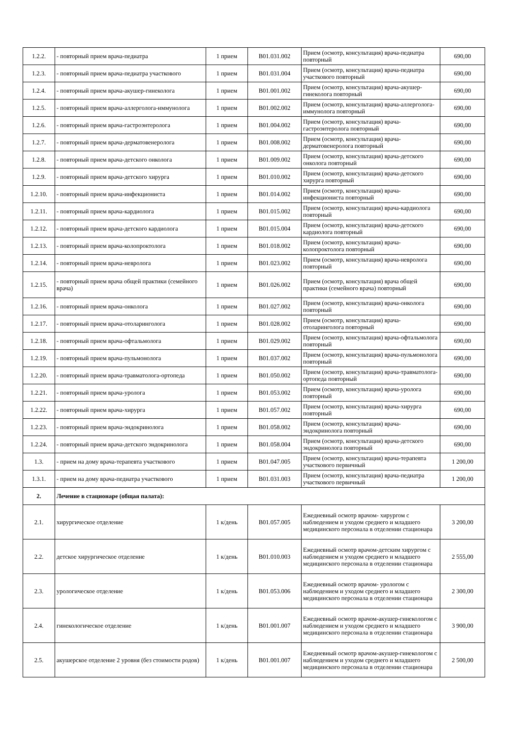| 1.2.2. | - повторный прием врача-педиатра | 1 прием | B01.031.002 | Прием (осмотр, консультация) врача-педиатра повторный | 690,00 |
| 1.2.3. | - повторный прием врача-педиатра участкового | 1 прием | B01.031.004 | Прием (осмотр, консультация) врача-педиатра участкового повторный | 690,00 |
| 1.2.4. | - повторный прием врача-акушер-гинеколога | 1 прием | B01.001.002 | Прием (осмотр, консультация) врача-акушер-гинеколога повторный | 690,00 |
| 1.2.5. | - повторный прием врача-аллерголога-иммунолога | 1 прием | B01.002.002 | Прием (осмотр, консультация) врача-аллерголога-иммунолога повторный | 690,00 |
| 1.2.6. | - повторный прием врача-гастроэнтеролога | 1 прием | B01.004.002 | Прием (осмотр, консультация) врача-гастроэнтеролога повторный | 690,00 |
| 1.2.7. | - повторный прием врача-дерматовенеролога | 1 прием | B01.008.002 | Прием (осмотр, консультация) врача-дерматовенеролога повторный | 690,00 |
| 1.2.8. | - повторный прием врача-детского онколога | 1 прием | B01.009.002 | Прием (осмотр, консультация) врача-детского онколога повторный | 690,00 |
| 1.2.9. | - повторный прием врача-детского хирурга | 1 прием | B01.010.002 | Прием (осмотр, консультация) врача-детского хирурга повторный | 690,00 |
| 1.2.10. | - повторный прием врача-инфекциониста | 1 прием | B01.014.002 | Прием (осмотр, консультация) врача-инфекциониста повторный | 690,00 |
| 1.2.11. | - повторный прием врача-кардиолога | 1 прием | B01.015.002 | Прием (осмотр, консультация) врача-кардиолога повторный | 690,00 |
| 1.2.12. | - повторный прием врача-детского кардиолога | 1 прием | B01.015.004 | Прием (осмотр, консультация) врача-детского кардиолога повторный | 690,00 |
| 1.2.13. | - повторный прием врача-колопроктолога | 1 прием | B01.018.002 | Прием (осмотр, консультация) врача-колопроктолога повторный | 690,00 |
| 1.2.14. | - повторный прием врача-невролога | 1 прием | B01.023.002 | Прием (осмотр, консультация) врача-невролога повторный | 690,00 |
| 1.2.15. | - повторный прием врача общей практики (семейного врача) | 1 прием | B01.026.002 | Прием (осмотр, консультация) врача общей практики (семейного врача) повторный | 690,00 |
| 1.2.16. | - повторный прием врача-онколога | 1 прием | B01.027.002 | Прием (осмотр, консультация) врача-онколога повторный | 690,00 |
| 1.2.17. | - повторный прием врача-отоларинголога | 1 прием | B01.028.002 | Прием (осмотр, консультация) врача-отоларинголога повторный | 690,00 |
| 1.2.18. | - повторный прием врача-офтальмолога | 1 прием | B01.029.002 | Прием (осмотр, консультация) врача-офтальмолога повторный | 690,00 |
| 1.2.19. | - повторный прием врача-пульмонолога | 1 прием | B01.037.002 | Прием (осмотр, консультация) врача-пульмонолога повторный | 690,00 |
| 1.2.20. | - повторный прием врача-травматолога-ортопеда | 1 прием | B01.050.002 | Прием (осмотр, консультация) врача-травматолога-ортопеда повторный | 690,00 |
| 1.2.21. | - повторный прием врача-уролога | 1 прием | B01.053.002 | Прием (осмотр, консультация) врача-уролога повторный | 690,00 |
| 1.2.22. | - повторный прием врача-хирурга | 1 прием | B01.057.002 | Прием (осмотр, консультация) врача-хирурга повторный | 690,00 |
| 1.2.23. | - повторный прием врача-эндокринолога | 1 прием | B01.058.002 | Прием (осмотр, консультация) врача-эндокринолога повторный | 690,00 |
| 1.2.24. | - повторный прием врача-детского эндокринолога | 1 прием | B01.058.004 | Прием (осмотр, консультация) врача-детского эндокринолога повторный | 690,00 |
| 1.3. | - прием на дому врача-терапевта участкового | 1 прием | B01.047.005 | Прием (осмотр, консультация) врача-терапевта участкового первичный | 1 200,00 |
| 1.3.1. | - прием на дому врача-педиатра участкового | 1 прием | B01.031.003 | Прием (осмотр, консультация) врача-педиатра участкового первичный | 1 200,00 |
| 2. | Лечение в стационаре (общая палата): | | | | |
| 2.1. | хирургическое отделение | 1 к/день | B01.057.005 | Ежедневный осмотр врачом- хирургом с наблюдением и уходом среднего и младшего медицинского персонала в отделении стационара | 3 200,00 |
| 2.2. | детское хирургическое отделение | 1 к/день | B01.010.003 | Ежедневный осмотр врачом-детским хирургом с наблюдением и уходом среднего и младшего медицинского персонала в отделении стационара | 2 555,00 |
| 2.3. | урологическое отделение | 1 к/день | B01.053.006 | Ежедневный осмотр врачом- урологом с наблюдением и уходом среднего и младшего медицинского персонала в отделении стационара | 2 300,00 |
| 2.4. | гинекологическое отделение | 1 к/день | B01.001.007 | Ежедневный осмотр врачом-акушер-гинекологом с наблюдением и уходом среднего и младшего медицинского персонала в отделении стационара | 3 900,00 |
| 2.5. | акушерское отделение 2 уровня (без стоимости родов) | 1 к/день | B01.001.007 | Ежедневный осмотр врачом-акушер-гинекологом с наблюдением и уходом среднего и младшего медицинского персонала в отделении стационара | 2 500,00 |